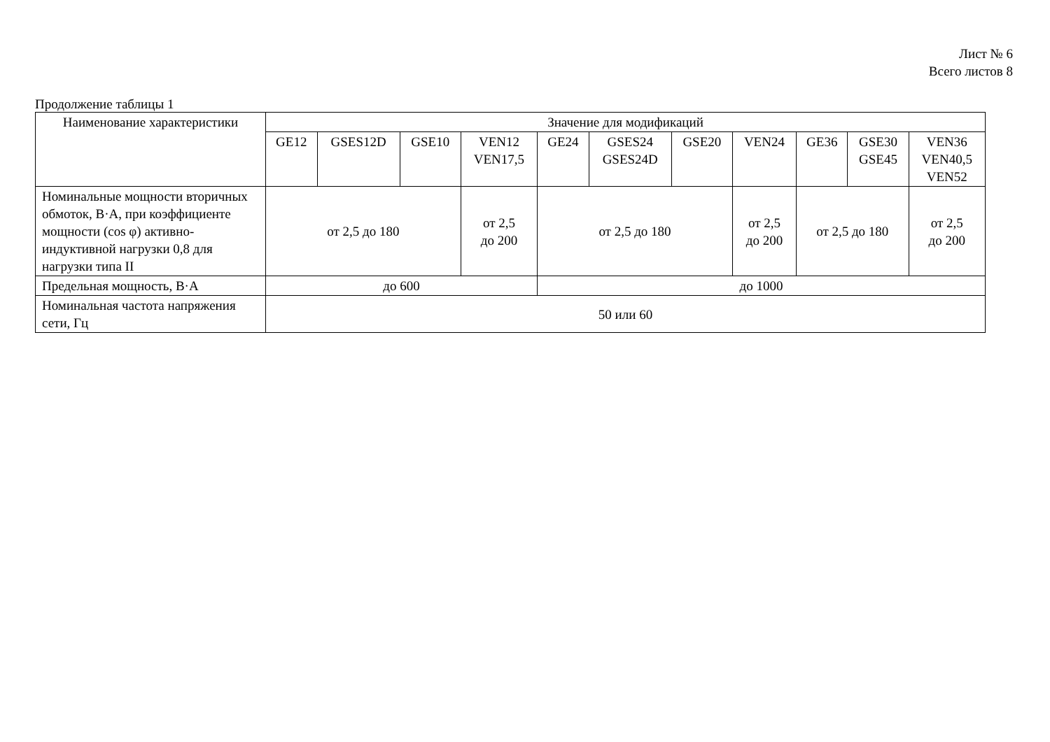Лист № 6
Всего листов 8
Продолжение таблицы 1
| Наименование характеристики | Значение для модификаций | | | | | | | | | | |
| --- | --- | --- | --- | --- | --- | --- | --- | --- | --- | --- | --- |
| | GE12 | GSES12D | GSE10 | VEN12 VEN17,5 | GE24 | GSES24 GSES24D | GSE20 | VEN24 | GE36 | GSE30 GSE45 | VEN36 VEN40,5 VEN52 |
| Номинальные мощности вторичных обмоток, В·А, при коэффициенте мощности (cos φ) активно-индуктивной нагрузки 0,8 для нагрузки типа II | от 2,5 до 180 | | | от 2,5 до 200 | от 2,5 до 180 | | | от 2,5 до 200 | от 2,5 до 180 | | от 2,5 до 200 |
| Предельная мощность, В·А | до 600 | | | | до 1000 | | | | | | |
| Номинальная частота напряжения сети, Гц | 50 или 60 | | | | | | | | | | |